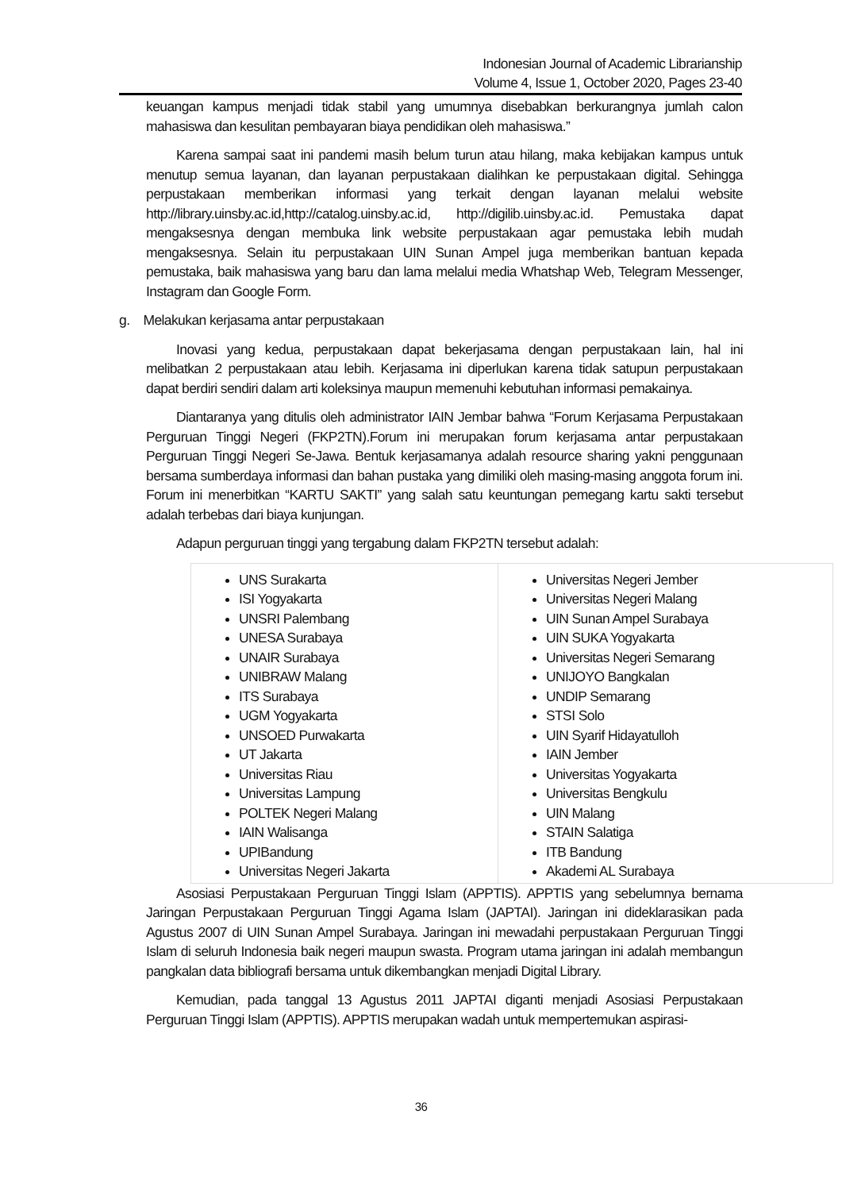Indonesian Journal of Academic Librarianship
Volume 4, Issue 1, October 2020, Pages 23-40
keuangan kampus menjadi tidak stabil yang umumnya disebabkan berkurangnya jumlah calon mahasiswa dan kesulitan pembayaran biaya pendidikan oleh mahasiswa.”
Karena sampai saat ini pandemi masih belum turun atau hilang, maka kebijakan kampus untuk menutup semua layanan, dan layanan perpustakaan dialihkan ke perpustakaan digital. Sehingga perpustakaan memberikan informasi yang terkait dengan layanan melalui website http://library.uinsby.ac.id,http://catalog.uinsby.ac.id, http://digilib.uinsby.ac.id. Pemustaka dapat mengaksesnya dengan membuka link website perpustakaan agar pemustaka lebih mudah mengaksesnya. Selain itu perpustakaan UIN Sunan Ampel juga memberikan bantuan kepada pemustaka, baik mahasiswa yang baru dan lama melalui media Whatshap Web, Telegram Messenger, Instagram dan Google Form.
g. Melakukan kerjasama antar perpustakaan
Inovasi yang kedua, perpustakaan dapat bekerjasama dengan perpustakaan lain, hal ini melibatkan 2 perpustakaan atau lebih. Kerjasama ini diperlukan karena tidak satupun perpustakaan dapat berdiri sendiri dalam arti koleksinya maupun memenuhi kebutuhan informasi pemakainya.
Diantaranya yang ditulis oleh administrator IAIN Jembar bahwa “Forum Kerjasama Perpustakaan Perguruan Tinggi Negeri (FKP2TN).Forum ini merupakan forum kerjasama antar perpustakaan Perguruan Tinggi Negeri Se-Jawa. Bentuk kerjasamanya adalah resource sharing yakni penggunaan bersama sumberdaya informasi dan bahan pustaka yang dimiliki oleh masing-masing anggota forum ini. Forum ini menerbitkan “KARTU SAKTI” yang salah satu keuntungan pemegang kartu sakti tersebut adalah terbebas dari biaya kunjungan.
Adapun perguruan tinggi yang tergabung dalam FKP2TN tersebut adalah:
| UNS Surakarta ISI Yogyakarta UNSRI Palembang UNESA Surabaya UNAIR Surabaya UNIBRAW Malang ITS Surabaya UGM Yogyakarta UNSOED Purwakarta UT Jakarta Universitas Riau Universitas Lampung POLTEK Negeri Malang IAIN Walisanga UPIBandung Universitas Negeri Jakarta | Universitas Negeri Jember Universitas Negeri Malang UIN Sunan Ampel Surabaya UIN SUKA Yogyakarta Universitas Negeri Semarang UNIJOYO Bangkalan UNDIP Semarang STSI Solo UIN Syarif Hidayatulloh IAIN Jember Universitas Yogyakarta Universitas Bengkulu UIN Malang STAIN Salatiga ITB Bandung Akademi AL Surabaya |
Asosiasi Perpustakaan Perguruan Tinggi Islam (APPTIS). APPTIS yang sebelumnya bernama Jaringan Perpustakaan Perguruan Tinggi Agama Islam (JAPTAI). Jaringan ini dideklarasikan pada Agustus 2007 di UIN Sunan Ampel Surabaya. Jaringan ini mewadahi perpustakaan Perguruan Tinggi Islam di seluruh Indonesia baik negeri maupun swasta. Program utama jaringan ini adalah membangun pangkalan data bibliografi bersama untuk dikembangkan menjadi Digital Library.
Kemudian, pada tanggal 13 Agustus 2011 JAPTAI diganti menjadi Asosiasi Perpustakaan Perguruan Tinggi Islam (APPTIS). APPTIS merupakan wadah untuk mempertemukan aspirasi-
36